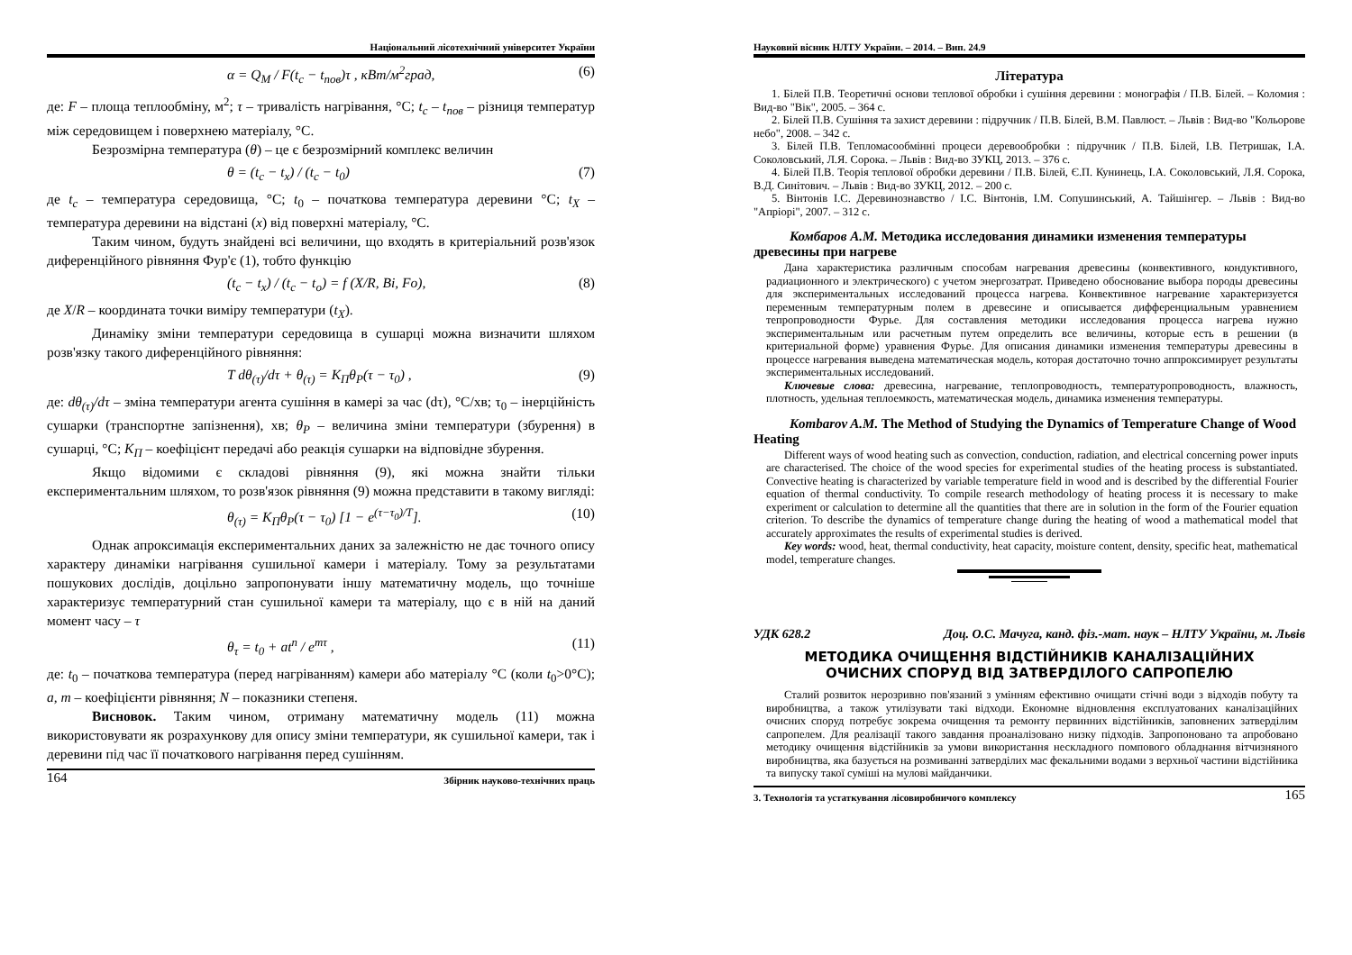Національний лісотехнічний університет України
α = Q<sub>M</sub> / F(t<sub>c</sub> − t<sub>пов</sub>)τ , кВт/м<sup>2</sup>град, (6)
де: F – площа теплообміну, м<sup>2</sup>; τ – тривалість нагрівання, °С; t<sub>c</sub> – t<sub>пов</sub> – різниця температур між середовищем і поверхнею матеріалу, °С.
Безрозмірна температура (θ) – це є безрозмірний комплекс величин
θ = (t<sub>c</sub> − t<sub>x</sub>) / (t<sub>c</sub> − t<sub>0</sub>) (7)
де t<sub>c</sub> – температура середовища, °С; t<sub>0</sub> – початкова температура деревини °С; t<sub>X</sub> – температура деревини на відстані (x) від поверхні матеріалу, °С.
Таким чином, будуть знайдені всі величини, що входять в критеріальний розв'язок диференційного рівняння Фур'є (1), тобто функцію
(t<sub>c</sub> − t<sub>x</sub>) / (t<sub>c</sub> − t<sub>o</sub>) = f (X/R, Bi, Fo), (8)
де X/R – координата точки виміру температури (t<sub>X</sub>).
Динаміку зміни температури середовища в сушарці можна визначити шляхом розв'язку такого диференційного рівняння:
T dθ<sub>(τ)</sub>/dτ + θ<sub>(τ)</sub> = K<sub>П</sub>θ<sub>P</sub>(τ − τ<sub>0</sub>) , (9)
де: dθ<sub>(τ)</sub>/dτ – зміна температури агента сушіння в камері за час (dτ), °С/хв; τ<sub>0</sub> – інерційність сушарки (транспортне запізнення), хв; θ<sub>P</sub> – величина зміни температури (збурення) в сушарці, °С; K<sub>П</sub> – коефіцієнт передачі або реакція сушарки на відповідне збурення.
Якщо відомими є складові рівняння (9), які можна знайти тільки експериментальним шляхом, то розв'язок рівняння (9) можна представити в такому вигляді:
θ<sub>(τ)</sub> = K<sub>П</sub>θ<sub>P</sub>(τ − τ<sub>0</sub>) [1 − e<sup>(τ−τ<sub>0</sub>)/T</sup>]. (10)
Однак апроксимація експериментальних даних за залежністю не дає точного опису характеру динаміки нагрівання сушильної камери і матеріалу. Тому за результатами пошукових дослідів, доцільно запропонувати іншу математичну модель, що точніше характеризує температурний стан сушильної камери та матеріалу, що є в ній на даний момент часу – τ
θ<sub>τ</sub> = t<sub>0</sub> + at<sup>n</sup> / e<sup>mτ</sup> , (11)
де: t<sub>0</sub> – початкова температура (перед нагріванням) камери або матеріалу °С (коли t<sub>0</sub>>0°С); a, m – коефіцієнти рівняння; N – показники степеня.
Висновок. Таким чином, отриману математичну модель (11) можна використовувати як розрахункову для опису зміни температури, як сушильної камери, так і деревини під час її початкового нагрівання перед сушінням.
164 Збірник науково-технічних праць
Науковий вісник НЛТУ України. – 2014. – Вип. 24.9
Література
1. Білей П.В. Теоретичні основи теплової обробки і сушіння деревини : монографія / П.В. Білей. – Коломия : Вид-во "Вік", 2005. – 364 с.
2. Білей П.В. Сушіння та захист деревини : підручник / П.В. Білей, В.М. Павлюст. – Львів : Вид-во "Кольорове небо", 2008. – 342 с.
3. Білей П.В. Тепломасообмінні процеси деревообробки : підручник / П.В. Білей, І.В. Петришак, І.А. Соколовський, Л.Я. Сорока. – Львів : Вид-во ЗУКЦ, 2013. – 376 с.
4. Білей П.В. Теорія теплової обробки деревини / П.В. Білей, Є.П. Кунинець, І.А. Соколовський, Л.Я. Сорока, В.Д. Синітович. – Львів : Вид-во ЗУКЦ, 2012. – 200 с.
5. Вінтонів І.С. Деревинознавство / І.С. Вінтонів, І.М. Сопушинський, А. Тайшінгер. – Львів : Вид-во "Апріорі", 2007. – 312 с.
Комбаров А.М. Методика исследования динамики изменения температуры древесины при нагреве
Дана характеристика различным способам нагревания древесины (конвективного, кондуктивного, радиационного и электрического) с учетом энергозатрат. Приведено обоснование выбора породы древесины для экспериментальных исследований процесса нагрева. Конвективное нагревание характеризуется переменным температурным полем в древесине и описывается дифференциальным уравнением тепропроводности Фурье. Для составления методики исследования процесса нагрева нужно экспериментальным или расчетным путем определить все величины, которые есть в решении (в критериальной форме) уравнения Фурье. Для описания динамики изменения температуры древесины в процессе нагревания выведена математическая модель, которая достаточно точно аппроксимирует результаты экспериментальных исследований.
Ключевые слова: древесина, нагревание, теплопроводность, температуропроводность, влажность, плотность, удельная теплоемкость, математическая модель, динамика изменения температуры.
Kombarov A.M. The Method of Studying the Dynamics of Temperature Change of Wood Heating
Different ways of wood heating such as convection, conduction, radiation, and electrical concerning power inputs are characterised. The choice of the wood species for experimental studies of the heating process is substantiated. Convective heating is characterized by variable temperature field in wood and is described by the differential Fourier equation of thermal conductivity. To compile research methodology of heating process it is necessary to make experiment or calculation to determine all the quantities that there are in solution in the form of the Fourier equation criterion. To describe the dynamics of temperature change during the heating of wood a mathematical model that accurately approximates the results of experimental studies is derived.
Key words: wood, heat, thermal conductivity, heat capacity, moisture content, density, specific heat, mathematical model, temperature changes.
УДК 628.2 Доц. О.С. Мачуга, канд. фіз.-мат. наук – НЛТУ України, м. Львів
МЕТОДИКА ОЧИЩЕННЯ ВІДСТІЙНИКІВ КАНАЛІЗАЦІЙНИХ
ОЧИСНИХ СПОРУД ВІД ЗАТВЕРДІЛОГО САПРОПЕЛЮ
Сталий розвиток нерозривно пов'язаний з умінням ефективно очищати стічні води з відходів побуту та виробництва, а також утилізувати такі відходи. Економне відновлення експлуатованих каналізаційних очисних споруд потребує зокрема очищення та ремонту первинних відстійників, заповнених затверділим сапропелем. Для реалізації такого завдання проаналізовано низку підходів. Запропоновано та апробовано методику очищення відстійників за умови використання нескладного помпового обладнання вітчизняного виробництва, яка базується на розмиванні затверділих мас фекальними водами з верхньої частини відстійника та випуску такої суміші на мулові майданчики.
3. Технологія та устаткування лісовиробничого комплексу 165